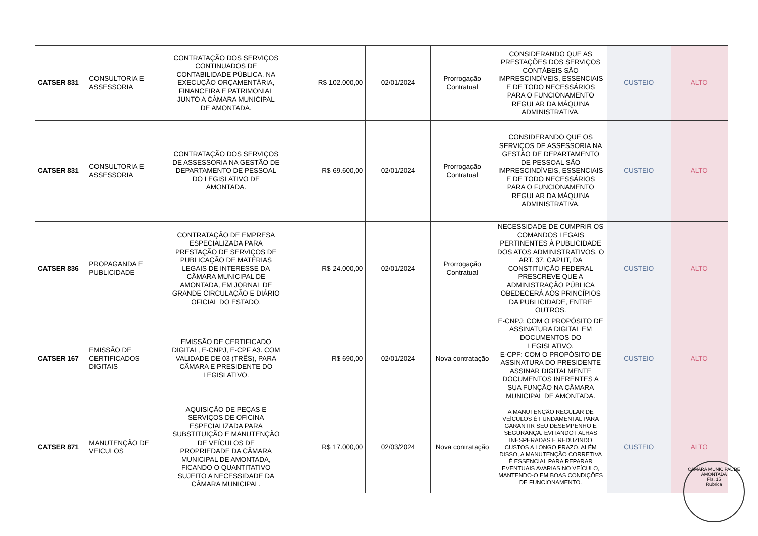| CATSER 831 | CONSULTORIA E ASSESSORIA | CONTRATAÇÃO DOS SERVIÇOS CONTINUADOS DE CONTABILIDADE PÚBLICA, NA EXECUÇÃO ORÇAMENTÁRIA, FINANCEIRA E PATRIMONIAL JUNTO A CÂMARA MUNICIPAL DE AMONTADA. | R$ 102.000,00 | 02/01/2024 | Prorrogação Contratual | CONSIDERANDO QUE AS PRESTAÇÕES DOS SERVIÇOS CONTÁBEIS SÃO IMPRESCINDÍVEIS, ESSENCIAIS E DE TODO NECESSÁRIOS PARA O FUNCIONAMENTO REGULAR DA MÁQUINA ADMINISTRATIVA. | CUSTEIO | ALTO |
| CATSER 831 | CONSULTORIA E ASSESSORIA | CONTRATAÇÃO DOS SERVIÇOS DE ASSESSORIA NA GESTÃO DE DEPARTAMENTO DE PESSOAL DO LEGISLATIVO DE AMONTADA. | R$ 69.600,00 | 02/01/2024 | Prorrogação Contratual | CONSIDERANDO QUE OS SERVIÇOS DE ASSESSORIA NA GESTÃO DE DEPARTAMENTO DE PESSOAL SÃO IMPRESCINDÍVEIS, ESSENCIAIS E DE TODO NECESSÁRIOS PARA O FUNCIONAMENTO REGULAR DA MÁQUINA ADMINISTRATIVA. | CUSTEIO | ALTO |
| CATSER 836 | PROPAGANDA E PUBLICIDADE | CONTRATAÇÃO DE EMPRESA ESPECIALIZADA PARA PRESTAÇÃO DE SERVIÇOS DE PUBLICAÇÃO DE MATÉRIAS LEGAIS DE INTERESSE DA CÂMARA MUNICIPAL DE AMONTADA, EM JORNAL DE GRANDE CIRCULAÇÃO E DIÁRIO OFICIAL DO ESTADO. | R$ 24.000,00 | 02/01/2024 | Prorrogação Contratual | NECESSIDADE DE CUMPRIR OS COMANDOS LEGAIS PERTINENTES À PUBLICIDADE DOS ATOS ADMINISTRATIVOS. O ART. 37, CAPUT, DA CONSTITUIÇÃO FEDERAL PRESCREVE QUE A ADMINISTRAÇÃO PÚBLICA OBEDECERÁ AOS PRINCÍPIOS DA PUBLICIDADE, ENTRE OUTROS. | CUSTEIO | ALTO |
| CATSER 167 | EMISSÃO DE CERTIFICADOS DIGITAIS | EMISSÃO DE CERTIFICADO DIGITAL, E-CNPJ, E-CPF A3. COM VALIDADE DE 03 (TRÊS), PARA CÂMARA E PRESIDENTE DO LEGISLATIVO. | R$ 690,00 | 02/01/2024 | Nova contratação | E-CNPJ: COM O PROPÓSITO DE ASSINATURA DIGITAL EM DOCUMENTOS DO LEGISLATIVO. E-CPF: COM O PROPÓSITO DE ASSINATURA DO PRESIDENTE ASSINAR DIGITALMENTE DOCUMENTOS INERENTES A SUA FUNÇÃO NA CÂMARA MUNICIPAL DE AMONTADA. | CUSTEIO | ALTO |
| CATSER 871 | MANUTENÇÃO DE VEICULOS | AQUISIÇÃO DE PEÇAS E SERVIÇOS DE OFICINA ESPECIALIZADA PARA SUBSTITUIÇÃO E MANUTENÇÃO DE VEÍCULOS DE PROPRIEDADE DA CÂMARA MUNICIPAL DE AMONTADA, FICANDO O QUANTITATIVO SUJEITO A NECESSIDADE DA CÂMARA MUNICIPAL. | R$ 17.000,00 | 02/03/2024 | Nova contratação | A MANUTENÇÃO REGULAR DE VEÍCULOS É FUNDAMENTAL PARA GARANTIR SEU DESEMPENHO E SEGURANÇA. EVITANDO FALHAS INESPERADAS E REDUZINDO CUSTOS A LONGO PRAZO. ALÉM DISSO, A MANUTENÇÃO CORRETIVA É ESSENCIAL PARA REPARAR EVENTUAIS AVARIAS NO VEÍCULO, MANTENDO-O EM BOAS CONDIÇÕES DE FUNCIONAMENTO. | CUSTEIO | ALTO |
CÂMARA MUNICIPAL DE AMONTADA
Fls. 15
Rubrica